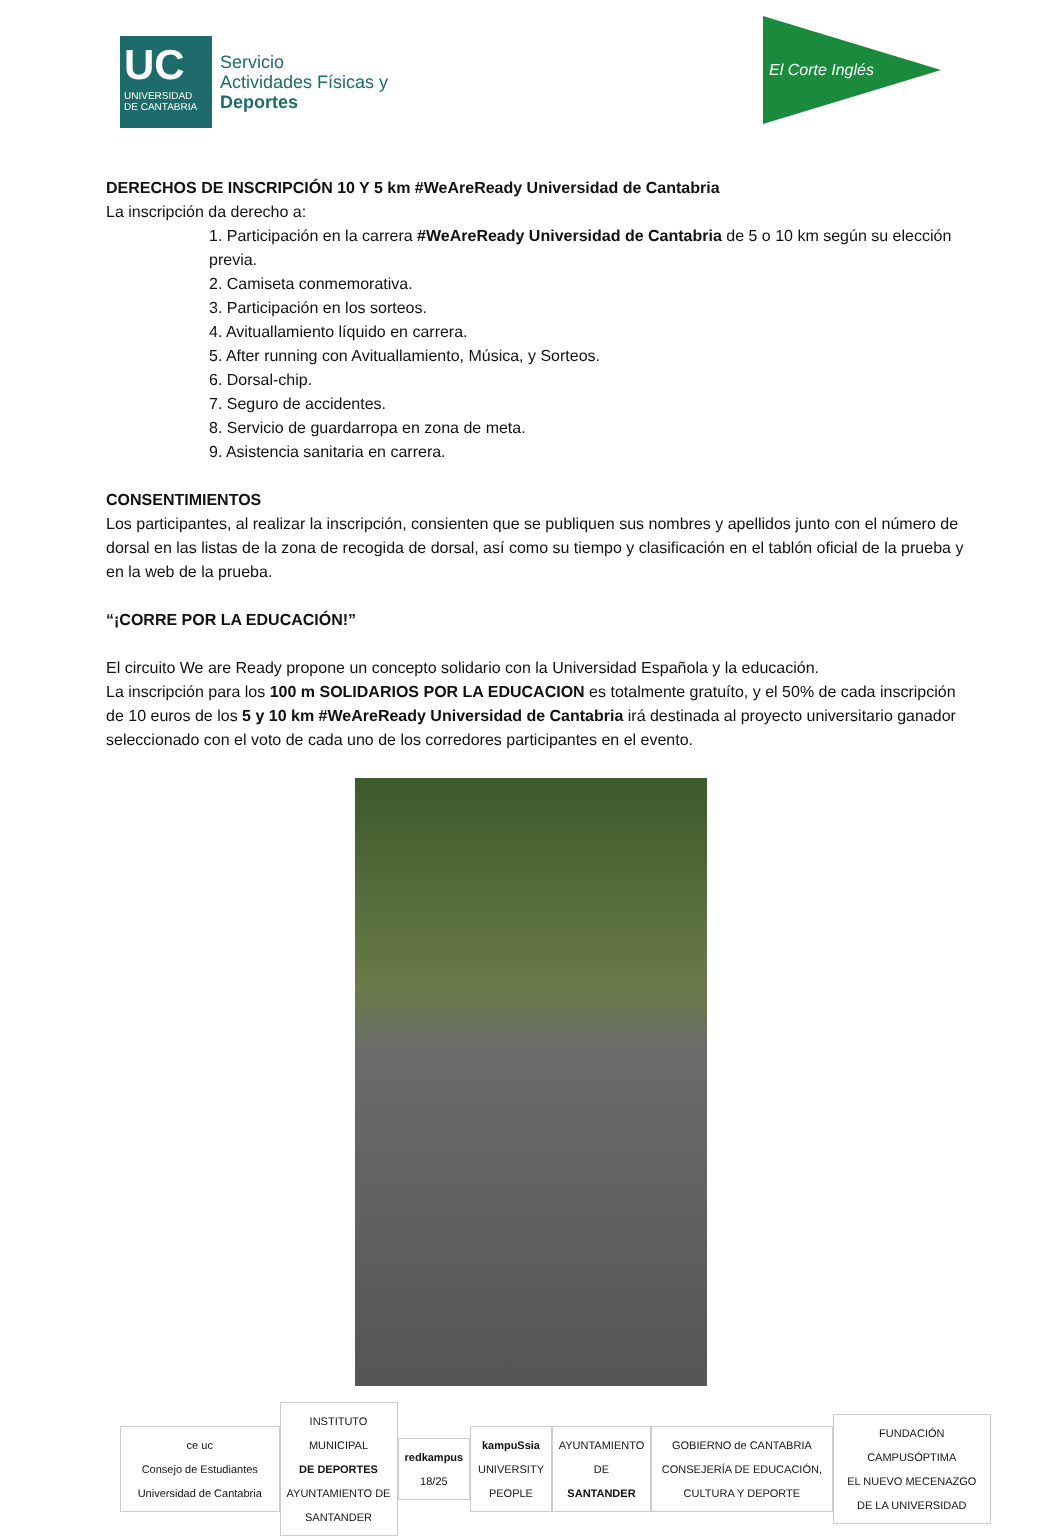UC
UNIVERSIDAD DE CANTABRIA
Servicio
Actividades Físicas y
Deportes
El Corte Inglés
DERECHOS DE INSCRIPCIÓN 10 Y 5 km #WeAreReady Universidad de Cantabria
La inscripción da derecho a:
1. Participación en la carrera #WeAreReady Universidad de Cantabria de 5 o 10 km según su elección previa.
2. Camiseta conmemorativa.
3. Participación en los sorteos.
4. Avituallamiento líquido en carrera.
5. After running con Avituallamiento, Música, y Sorteos.
6. Dorsal-chip.
7. Seguro de accidentes.
8. Servicio de guardarropa en zona de meta.
9. Asistencia sanitaria en carrera.
CONSENTIMIENTOS
Los participantes, al realizar la inscripción, consienten que se publiquen sus nombres y apellidos junto con el número de dorsal en las listas de la zona de recogida de dorsal, así como su tiempo y clasificación en el tablón oficial de la prueba y en la web de la prueba.
“¡CORRE POR LA EDUCACIÓN!”
El circuito We are Ready propone un concepto solidario con la Universidad Española y la educación.
La inscripción para los 100 m SOLIDARIOS POR LA EDUCACION es totalmente gratuíto, y el 50% de cada inscripción de 10 euros de los 5 y 10 km #WeAreReady Universidad de Cantabria irá destinada al proyecto universitario ganador seleccionado con el voto de cada uno de los corredores participantes en el evento.
ce uc
Consejo de Estudiantes Universidad de Cantabria
INSTITUTO MUNICIPAL
DE DEPORTES
AYUNTAMIENTO DE SANTANDER
redkampus 18/25
kampuSsia
UNIVERSITY PEOPLE
AYUNTAMIENTO DE
SANTANDER
GOBIERNO de CANTABRIA
CONSEJERÍA DE EDUCACIÓN, CULTURA Y DEPORTE
FUNDACIÓN
CAMPUSÓPTIMA
EL NUEVO MECENAZGO DE LA UNIVERSIDAD